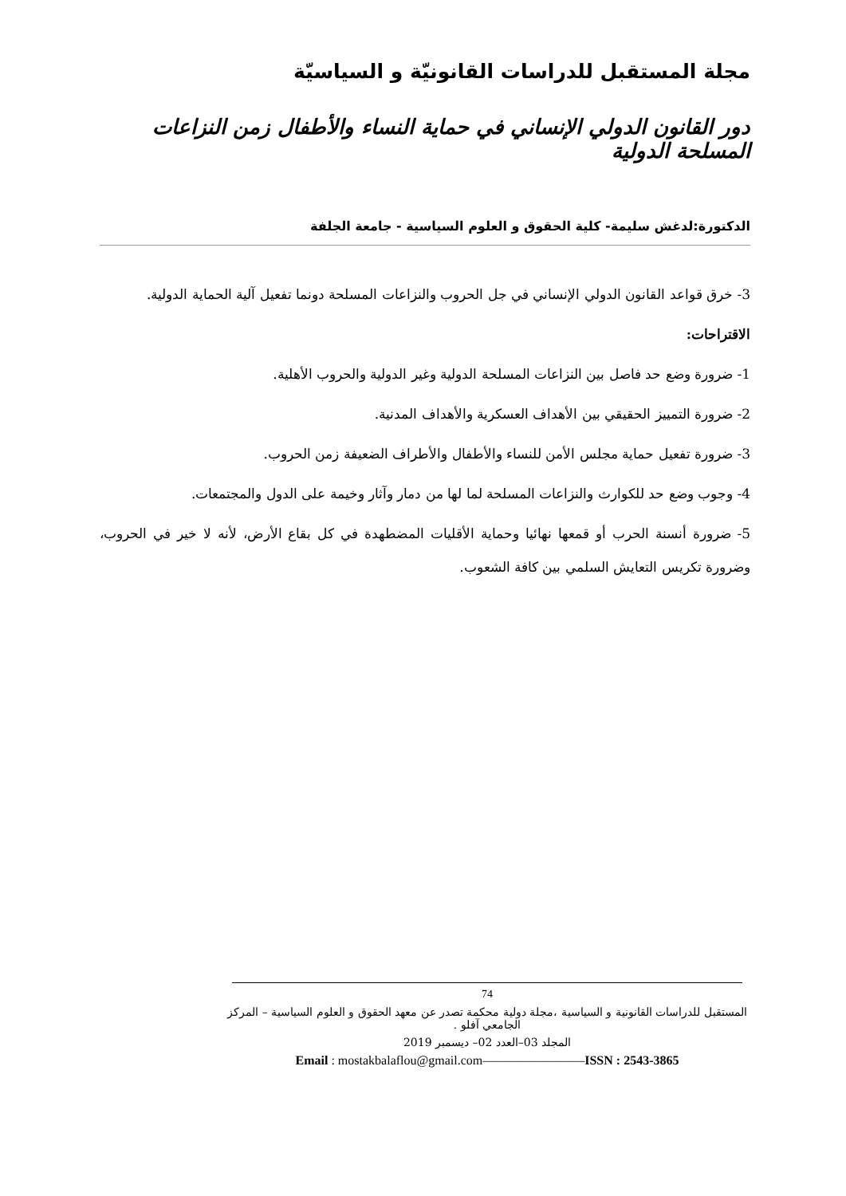مجلة المستقبل للدراسات القانونيّة و السياسيّة
دور القانون الدولي الإنساني في حماية النساء والأطفال زمن النزاعات المسلحة الدولية
الدكتورة:لدغش سليمة- كلية الحقوق و العلوم السياسية - جامعة الجلفة
3- خرق قواعد القانون الدولي الإنساني في جل الحروب والنزاعات المسلحة دونما تفعيل آلية الحماية الدولية.
الاقتراحات:
1- ضرورة وضع حد فاصل بين النزاعات المسلحة الدولية وغير الدولية والحروب الأهلية.
2- ضرورة التمييز الحقيقي بين الأهداف العسكرية والأهداف المدنية.
3- ضرورة تفعيل حماية مجلس الأمن للنساء والأطفال والأطراف الضعيفة زمن الحروب.
4- وجوب وضع حد للكوارث والنزاعات المسلحة لما لها من دمار وآثار وخيمة على الدول والمجتمعات.
5- ضرورة أنسنة الحرب أو قمعها نهائيا وحماية الأقليات المضطهدة في كل بقاع الأرض، لأنه لا خير في الحروب، وضرورة تكريس التعايش السلمي بين كافة الشعوب.
74
المستقبل للدراسات القانونية و السياسية ،مجلة دولية محكمة تصدر عن معهد الحقوق و العلوم السياسية – المركز الجامعي آفلو .
المجلد 03–العدد 02– ديسمبر 2019
Email : mostakbalaflou@gmail.com————————ISSN : 2543-3865